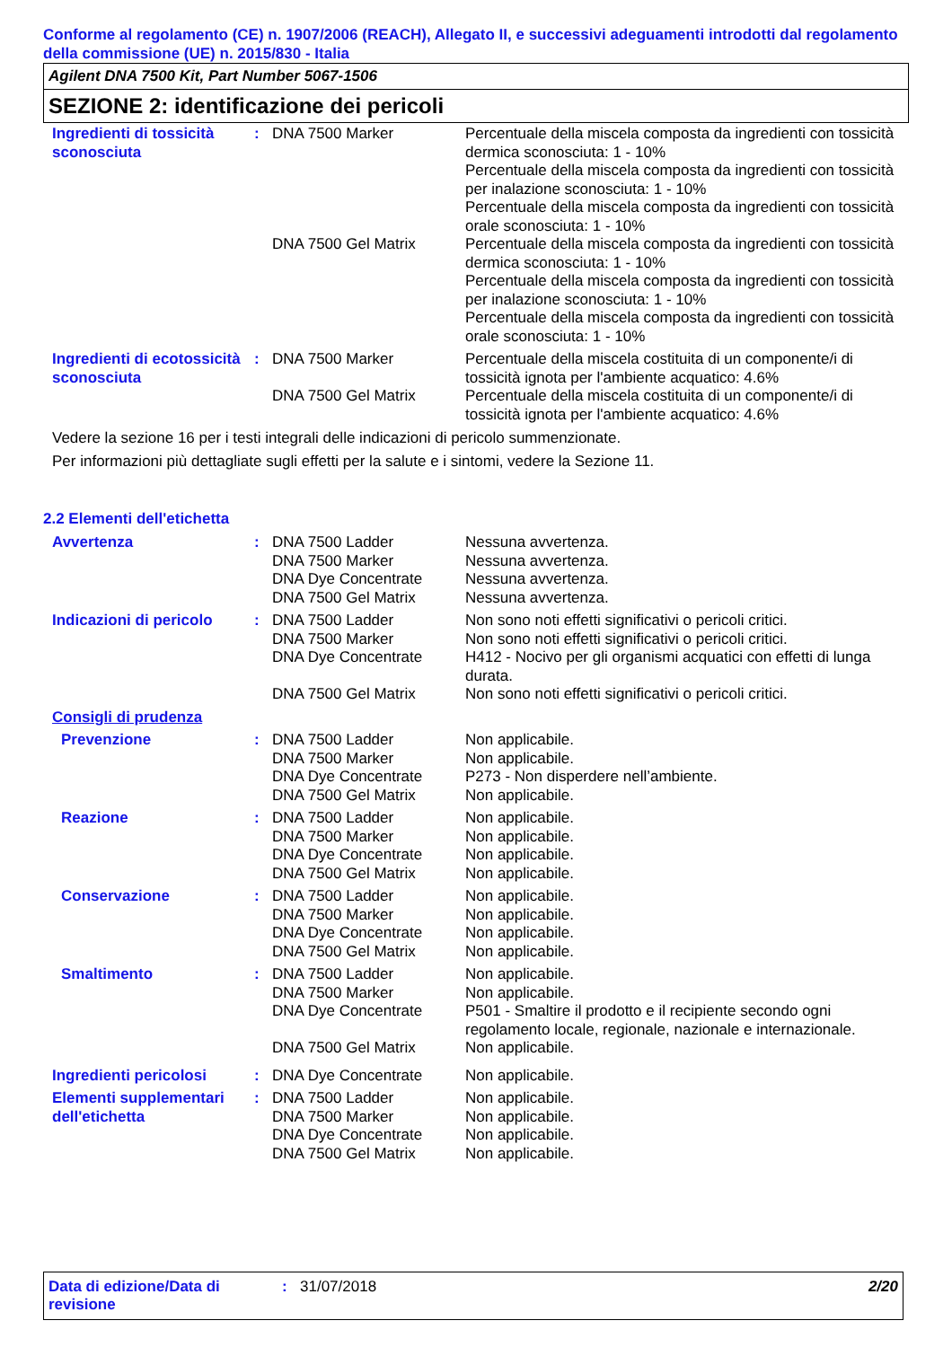Conforme al regolamento (CE) n. 1907/2006 (REACH), Allegato II, e successivi adeguamenti introdotti dal regolamento della commissione (UE) n. 2015/830 - Italia
Agilent DNA 7500 Kit, Part Number 5067-1506
SEZIONE 2: identificazione dei pericoli
| Ingredienti di tossicità sconosciuta | : | DNA 7500 Marker | Percentuale della miscela composta da ingredienti con tossicità dermica sconosciuta: 1 - 10% Percentuale della miscela composta da ingredienti con tossicità per inalazione sconosciuta: 1 - 10% Percentuale della miscela composta da ingredienti con tossicità orale sconosciuta: 1 - 10% |
| | | DNA 7500 Gel Matrix | Percentuale della miscela composta da ingredienti con tossicità dermica sconosciuta: 1 - 10% Percentuale della miscela composta da ingredienti con tossicità per inalazione sconosciuta: 1 - 10% Percentuale della miscela composta da ingredienti con tossicità orale sconosciuta: 1 - 10% |
| Ingredienti di ecotossicità sconosciuta | : | DNA 7500 Marker | Percentuale della miscela costituita di un componente/i di tossicità ignota per l'ambiente acquatico: 4.6% |
| | | DNA 7500 Gel Matrix | Percentuale della miscela costituita di un componente/i di tossicità ignota per l'ambiente acquatico: 4.6% |
Vedere la sezione 16 per i testi integrali delle indicazioni di pericolo summenzionate.
Per informazioni più dettagliate sugli effetti per la salute e i sintomi, vedere la Sezione 11.
2.2 Elementi dell'etichetta
| Avvertenza | : | DNA 7500 Ladder DNA 7500 Marker DNA Dye Concentrate DNA 7500 Gel Matrix | Nessuna avvertenza. Nessuna avvertenza. Nessuna avvertenza. Nessuna avvertenza. |
| Indicazioni di pericolo | : | DNA 7500 Ladder DNA 7500 Marker DNA Dye Concentrate DNA 7500 Gel Matrix | Non sono noti effetti significativi o pericoli critici. Non sono noti effetti significativi o pericoli critici. H412 - Nocivo per gli organismi acquatici con effetti di lunga durata. Non sono noti effetti significativi o pericoli critici. |
| Consigli di prudenza | | | |
| Prevenzione | : | DNA 7500 Ladder DNA 7500 Marker DNA Dye Concentrate DNA 7500 Gel Matrix | Non applicabile. Non applicabile. P273 - Non disperdere nell’ambiente. Non applicabile. |
| Reazione | : | DNA 7500 Ladder DNA 7500 Marker DNA Dye Concentrate DNA 7500 Gel Matrix | Non applicabile. Non applicabile. Non applicabile. Non applicabile. |
| Conservazione | : | DNA 7500 Ladder DNA 7500 Marker DNA Dye Concentrate DNA 7500 Gel Matrix | Non applicabile. Non applicabile. Non applicabile. Non applicabile. |
| Smaltimento | : | DNA 7500 Ladder DNA 7500 Marker DNA Dye Concentrate DNA 7500 Gel Matrix | Non applicabile. Non applicabile. P501 - Smaltire il prodotto e il recipiente secondo ogni regolamento locale, regionale, nazionale e internazionale. Non applicabile. |
| Ingredienti pericolosi | : | DNA Dye Concentrate | Non applicabile. |
| Elementi supplementari dell'etichetta | : | DNA 7500 Ladder DNA 7500 Marker DNA Dye Concentrate DNA 7500 Gel Matrix | Non applicabile. Non applicabile. Non applicabile. Non applicabile. |
Data di edizione/Data di revisione: 31/07/2018 2/20